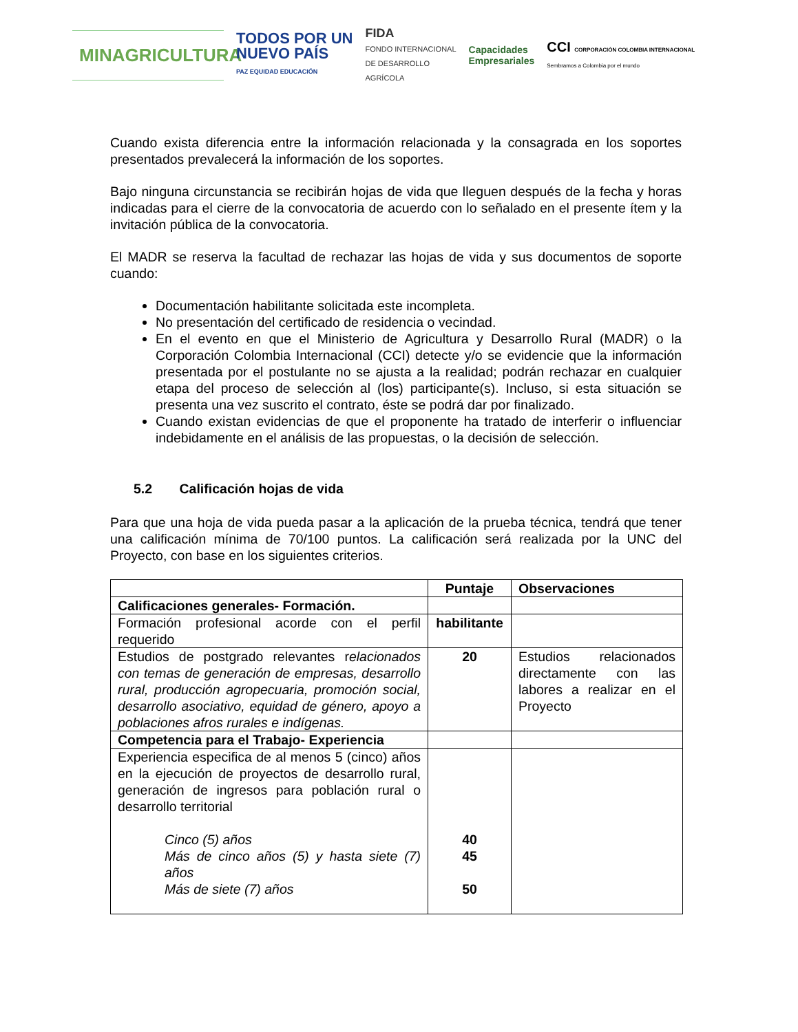MINAGRICULTURA
TODOS POR UN
NUEVO PAÍS
PAZ EQUIDAD EDUCACIÓN
FIDA
FONDO INTERNACIONAL
DE DESARROLLO
AGRÍCOLA
Capacidades
Empresariales
CCI CORPORACIÓN COLOMBIA INTERNACIONAL
Sembramos a Colombia por el mundo
Cuando exista diferencia entre la información relacionada y la consagrada en los soportes presentados prevalecerá la información de los soportes.
Bajo ninguna circunstancia se recibirán hojas de vida que lleguen después de la fecha y horas indicadas para el cierre de la convocatoria de acuerdo con lo señalado en el presente ítem y la invitación pública de la convocatoria.
El MADR se reserva la facultad de rechazar las hojas de vida y sus documentos de soporte cuando:
Documentación habilitante solicitada este incompleta.
No presentación del certificado de residencia o vecindad.
En el evento en que el Ministerio de Agricultura y Desarrollo Rural (MADR) o la Corporación Colombia Internacional (CCI) detecte y/o se evidencie que la información presentada por el postulante no se ajusta a la realidad; podrán rechazar en cualquier etapa del proceso de selección al (los) participante(s). Incluso, si esta situación se presenta una vez suscrito el contrato, éste se podrá dar por finalizado.
Cuando existan evidencias de que el proponente ha tratado de interferir o influenciar indebidamente en el análisis de las propuestas, o la decisión de selección.
5.2 Calificación hojas de vida
Para que una hoja de vida pueda pasar a la aplicación de la prueba técnica, tendrá que tener una calificación mínima de 70/100 puntos. La calificación será realizada por la UNC del Proyecto, con base en los siguientes criterios.
| | Puntaje | Observaciones |
| --- | --- | --- |
| Calificaciones generales- Formación. | | |
| Formación profesional acorde con el perfil requerido | habilitante | |
| Estudios de postgrado relevantes r elacionados con temas de generación de empresas, desarrollo rural, producción agropecuaria, promoción social, desarrollo asociativo, equidad de género, apoyo a poblaciones afros rurales e indígenas. | 20 | Estudios relacionados directamente con las labores a realizar en el Proyecto |
| Competencia para el Trabajo- Experiencia | | |
| Experiencia especifica de al menos 5 (cinco) años en la ejecución de proyectos de desarrollo rural, generación de ingresos para población rural o desarrollo territorial Cinco (5) años Más de cinco años (5) y hasta siete (7) años Más de siete (7) años | 40 45 50 | |